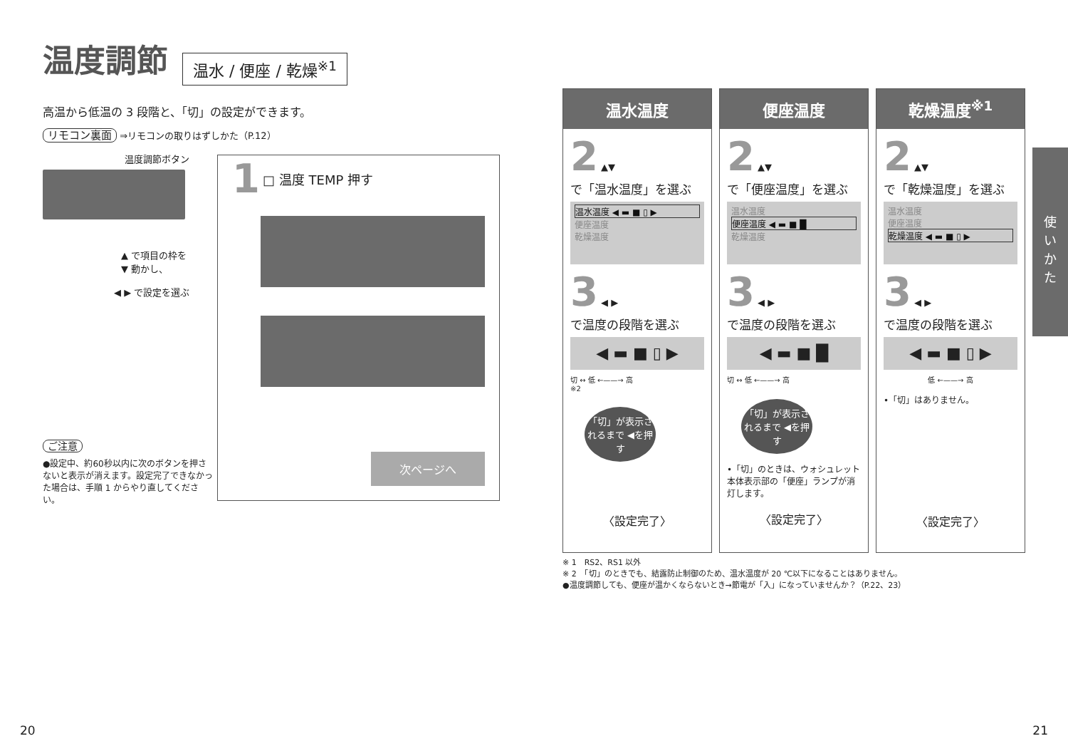温度調節
温水 / 便座 / 乾燥<sup>※1</sup>
高温から低温の 3 段階と、「切」の設定ができます。
リモコン裏面 ⇒リモコンの取りはずしかた（P.12）
温度調節ボタン
▲ で項目の枠を
▼ 動かし、
◀ ▶ で設定を選ぶ
ご注意
●設定中、約60秒以内に次のボタンを押さないと表示が消えます。設定完了できなかった場合は、手順 1 からやり直してください。
1 □ 温度 TEMP 押す
次ページへ
温水温度
2 ▲▼
で「温水温度」を選ぶ
温水温度 ◀ ▬ ■ ▯ ▶
便座温度
乾燥温度
3 ◀ ▶
で温度の段階を選ぶ
◀ ▬ ■ ▯ ▶
切 ↔ 低 ←——→ 高
※2
「切」が表示されるまで ◀を押す
〈設定完了〉
便座温度
2 ▲▼
で「便座温度」を選ぶ
温水温度
便座温度 ◀ ▬ ■ █
乾燥温度
3 ◀ ▶
で温度の段階を選ぶ
◀ ▬ ■ █
切 ↔ 低 ←——→ 高
「切」が表示されるまで ◀を押す
•「切」のときは、ウォシュレット本体表示部の「便座」ランプが消灯します。
〈設定完了〉
乾燥温度<sup>※1</sup>
2 ▲▼
で「乾燥温度」を選ぶ
温水温度
便座温度
乾燥温度 ◀ ▬ ■ ▯ ▶
3 ◀ ▶
で温度の段階を選ぶ
◀ ▬ ■ ▯ ▶
低 ←——→ 高
•「切」はありません。
〈設定完了〉
使
い
か
た
※ 1　RS2、RS1 以外
※ 2　「切」のときでも、結露防止制御のため、温水温度が 20 ℃以下になることはありません。
●温度調節しても、便座が温かくならないとき→節電が「入」になっていませんか？（P.22、23）
20 21